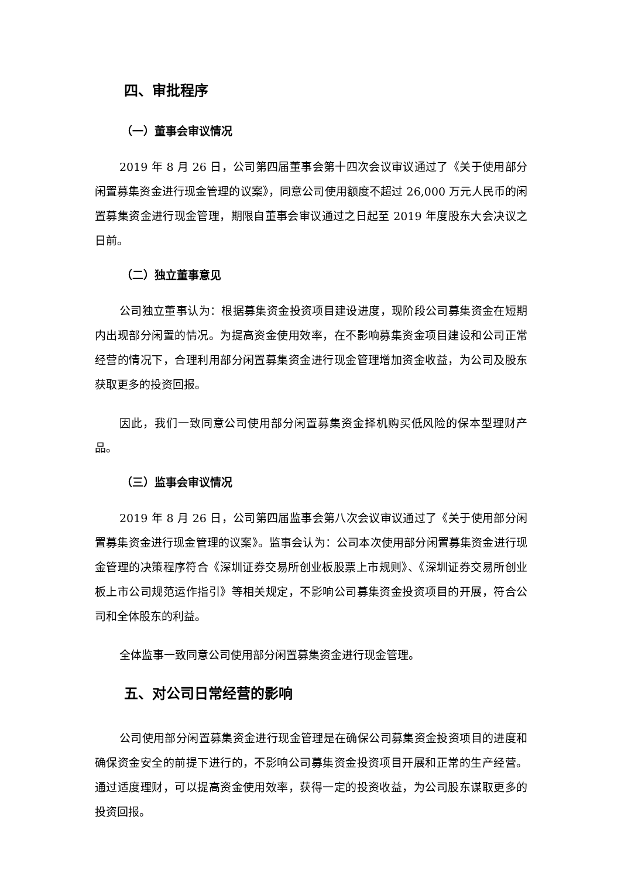四、审批程序
（一）董事会审议情况
2019 年 8 月 26 日，公司第四届董事会第十四次会议审议通过了《关于使用部分闲置募集资金进行现金管理的议案》，同意公司使用额度不超过 26,000 万元人民币的闲置募集资金进行现金管理，期限自董事会审议通过之日起至 2019 年度股东大会决议之日前。
（二）独立董事意见
公司独立董事认为：根据募集资金投资项目建设进度，现阶段公司募集资金在短期内出现部分闲置的情况。为提高资金使用效率，在不影响募集资金项目建设和公司正常经营的情况下，合理利用部分闲置募集资金进行现金管理增加资金收益，为公司及股东获取更多的投资回报。
因此，我们一致同意公司使用部分闲置募集资金择机购买低风险的保本型理财产品。
（三）监事会审议情况
2019 年 8 月 26 日，公司第四届监事会第八次会议审议通过了《关于使用部分闲置募集资金进行现金管理的议案》。监事会认为：公司本次使用部分闲置募集资金进行现金管理的决策程序符合《深圳证券交易所创业板股票上市规则》、《深圳证券交易所创业板上市公司规范运作指引》等相关规定，不影响公司募集资金投资项目的开展，符合公司和全体股东的利益。
全体监事一致同意公司使用部分闲置募集资金进行现金管理。
五、对公司日常经营的影响
公司使用部分闲置募集资金进行现金管理是在确保公司募集资金投资项目的进度和确保资金安全的前提下进行的，不影响公司募集资金投资项目开展和正常的生产经营。通过适度理财，可以提高资金使用效率，获得一定的投资收益，为公司股东谋取更多的投资回报。